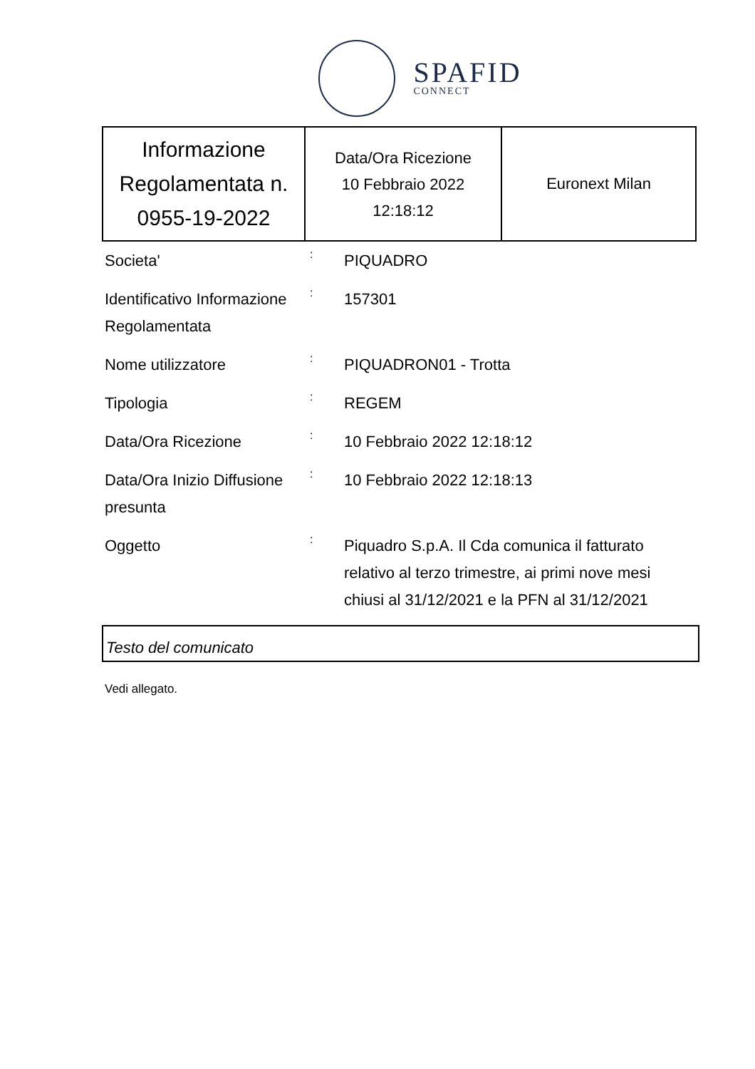SPAFID
CONNECT
| Informazione Regolamentata n. 0955-19-2022 | Data/Ora Ricezione 10 Febbraio 2022 12:18:12 | Euronext Milan |
| Societa' | : | PIQUADRO |
| Identificativo Informazione Regolamentata | : | 157301 |
| Nome utilizzatore | : | PIQUADRON01 - Trotta |
| Tipologia | : | REGEM |
| Data/Ora Ricezione | : | 10 Febbraio 2022 12:18:12 |
| Data/Ora Inizio Diffusione presunta | : | 10 Febbraio 2022 12:18:13 |
| Oggetto | : | Piquadro S.p.A. Il Cda comunica il fatturato relativo al terzo trimestre, ai primi nove mesi chiusi al 31/12/2021 e la PFN al 31/12/2021 |
Testo del comunicato
Vedi allegato.